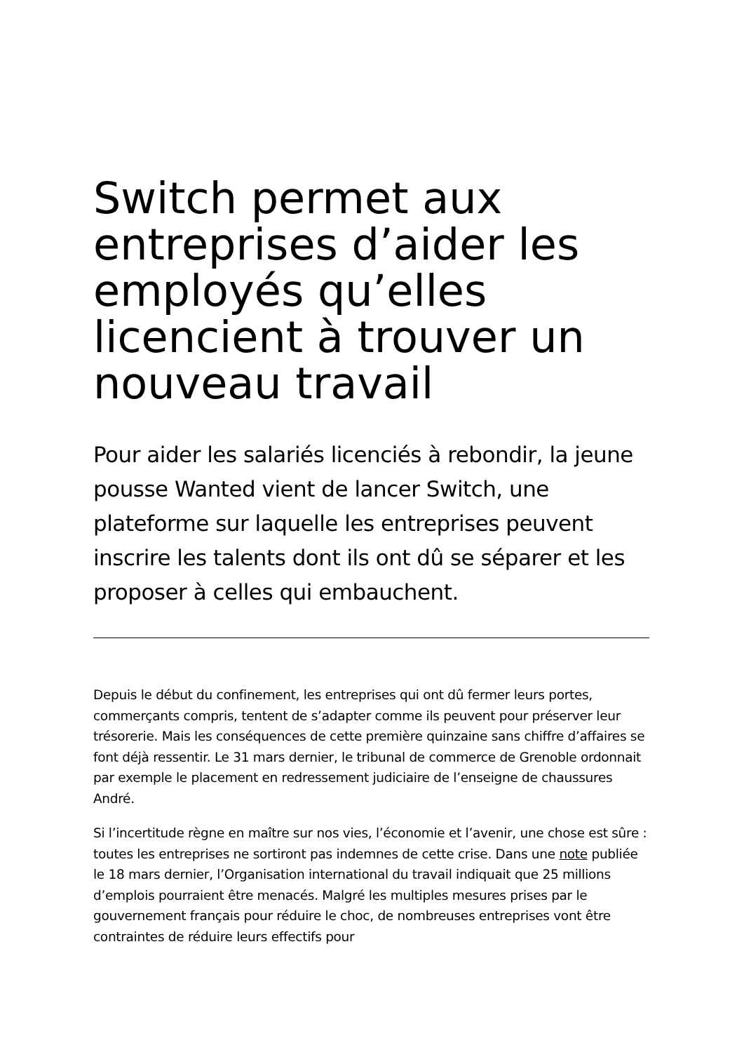Switch permet aux entreprises d’aider les employés qu’elles licencient à trouver un nouveau travail
Pour aider les salariés licenciés à rebondir, la jeune pousse Wanted vient de lancer Switch, une plateforme sur laquelle les entreprises peuvent inscrire les talents dont ils ont dû se séparer et les proposer à celles qui embauchent.
Depuis le début du confinement, les entreprises qui ont dû fermer leurs portes, commerçants compris, tentent de s’adapter comme ils peuvent pour préserver leur trésorerie. Mais les conséquences de cette première quinzaine sans chiffre d’affaires se font déjà ressentir. Le 31 mars dernier, le tribunal de commerce de Grenoble ordonnait par exemple le placement en redressement judiciaire de l’enseigne de chaussures André.
Si l’incertitude règne en maître sur nos vies, l’économie et l’avenir, une chose est sûre : toutes les entreprises ne sortiront pas indemnes de cette crise. Dans une note publiée le 18 mars dernier, l’Organisation international du travail indiquait que 25 millions d’emplois pourraient être menacés. Malgré les multiples mesures prises par le gouvernement français pour réduire le choc, de nombreuses entreprises vont être contraintes de réduire leurs effectifs pour